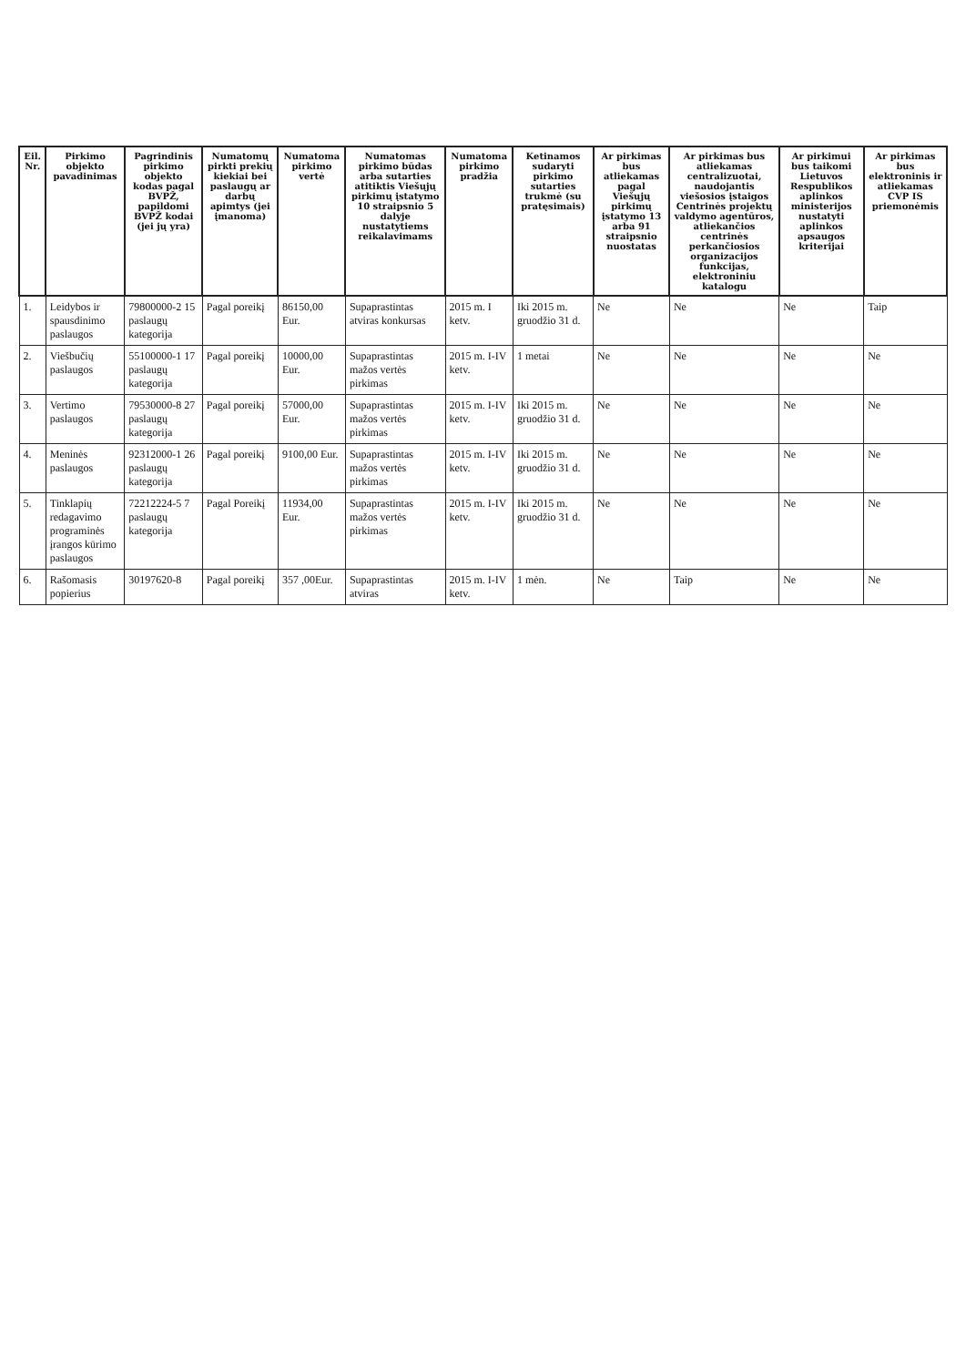| Eil. Nr. | Pirkimo objekto pavadinimas | Pagrindinis pirkimo objekto kodas pagal BVPŽ, papildomi BVPŽ kodai (jei jų yra) | Numatomų pirkti prekių kiekiai bei paslaugų ar darbų apimtys (jei įmanoma) | Numatoma pirkimo vertė | Numatomas pirkimo būdas arba sutarties atitiktis Viešųjų pirkimų įstatymo 10 straipsnio 5 dalyje nustatytiems reikalavimams | Numatoma pirkimo pradžia | Ketinamos sudaryti pirkimo sutarties trukmė (su pratęsimais) | Ar pirkimas bus atliekamas pagal Viešųjų pirkimų įstatymo 13 arba 91 straipsnio nuostatas | Ar pirkimas bus atliekamas centralizuotai, naudojantis viešosios įstaigos Centrinės projektų valdymo agentūros, atliekančios centrinės perkančiosios organizacijos funkcijas, elektroniniu katalogu | Ar pirkimui bus taikomi Lietuvos Respublikos aplinkos ministerijos nustatyti aplinkos apsaugos kriterijai | Ar pirkimas bus elektroninis ir atliekamas CVP IS priemonėmis |
| --- | --- | --- | --- | --- | --- | --- | --- | --- | --- | --- | --- |
| 1. | Leidybos ir spausdinimo paslaugos | 79800000-2 15 paslaugų kategorija | Pagal poreikį | 86150,00 Eur. | Supaprastintas atviras konkursas | 2015 m. I ketv. | Iki 2015 m. gruodžio 31 d. | Ne | Ne | Ne | Taip |
| 2. | Viešbučių paslaugos | 55100000-1 17 paslaugų kategorija | Pagal poreikį | 10000,00 Eur. | Supaprastintas mažos vertės pirkimas | 2015 m. I-IV ketv. | 1 metai | Ne | Ne | Ne | Ne |
| 3. | Vertimo paslaugos | 79530000-8 27 paslaugų kategorija | Pagal poreikį | 57000,00 Eur. | Supaprastintas mažos vertės pirkimas | 2015 m. I-IV ketv. | Iki 2015 m. gruodžio 31 d. | Ne | Ne | Ne | Ne |
| 4. | Meninės paslaugos | 92312000-1 26 paslaugų kategorija | Pagal poreikį | 9100,00 Eur. | Supaprastintas mažos vertės pirkimas | 2015 m. I-IV ketv. | Iki 2015 m. gruodžio 31 d. | Ne | Ne | Ne | Ne |
| 5. | Tinklapių redagavimo programinės įrangos kūrimo paslaugos | 72212224-5 7 paslaugų kategorija | Pagal Poreikį | 11934,00 Eur. | Supaprastintas mažos vertės pirkimas | 2015 m. I-IV ketv. | Iki 2015 m. gruodžio 31 d. | Ne | Ne | Ne | Ne |
| 6. | Rašomasis popierius | 30197620-8 | Pagal poreikį | 357 ,00Eur. | Supaprastintas atviras | 2015 m. I-IV ketv. | 1 mėn. | Ne | Taip | Ne | Ne |